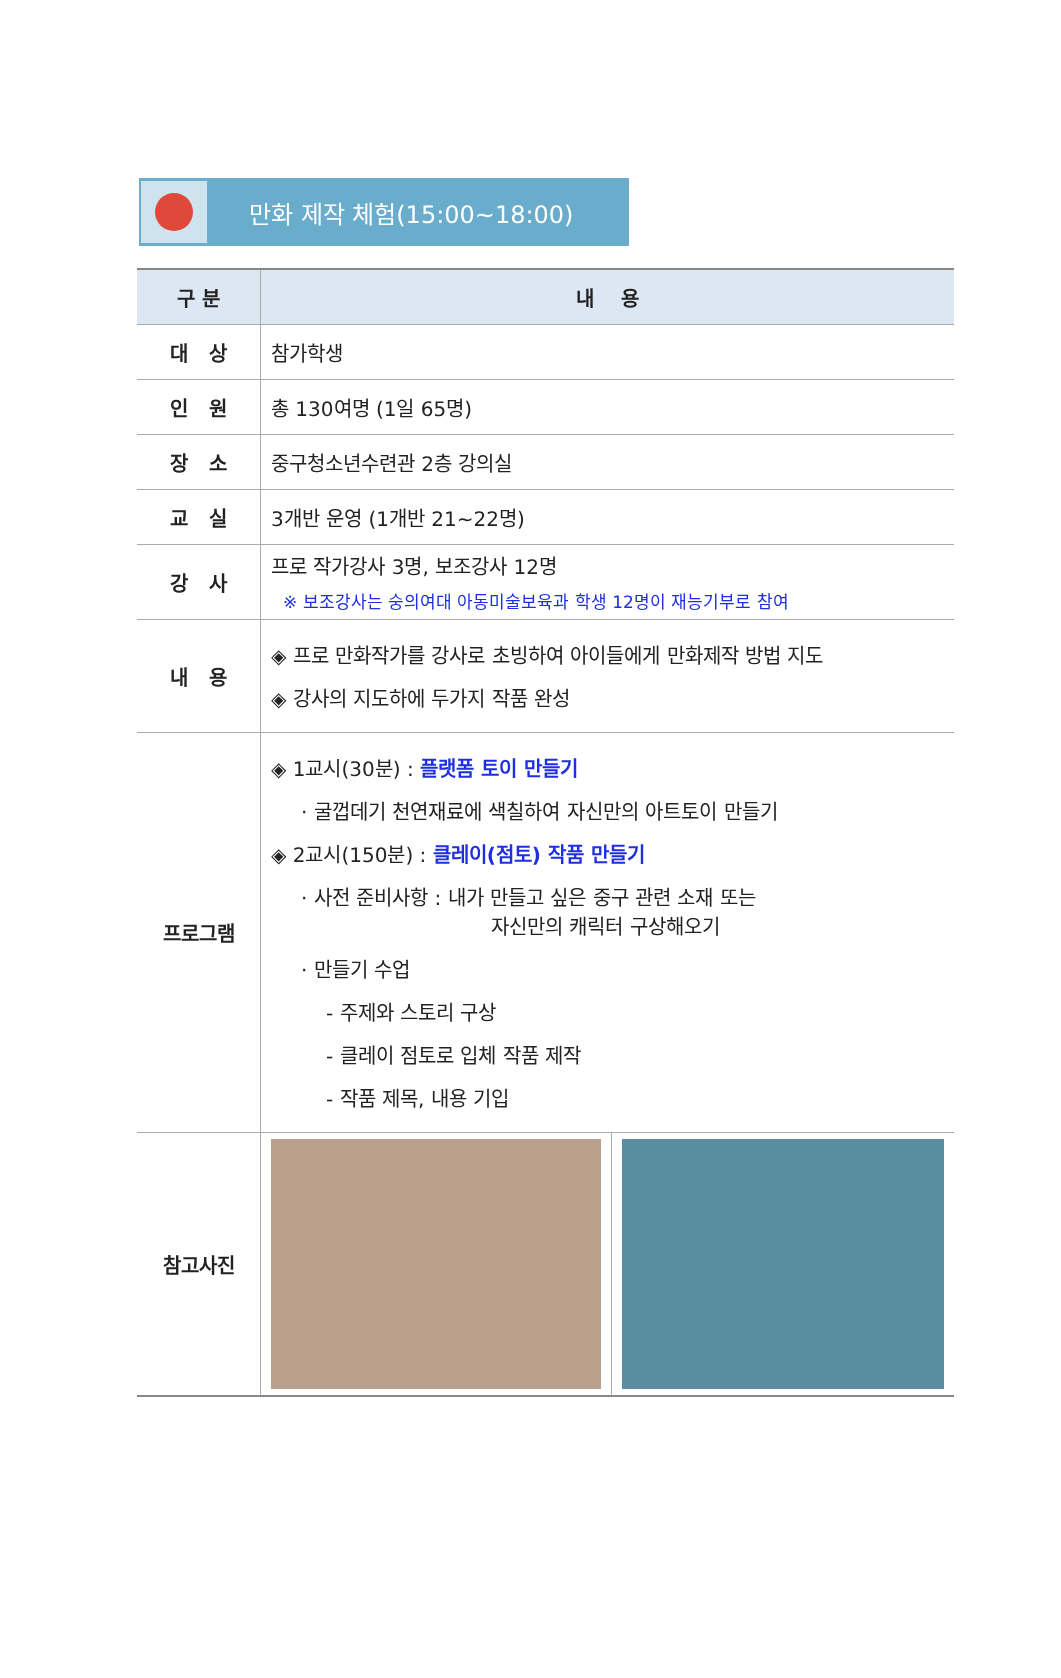만화 제작 체험(15:00~18:00)
| 구 분 | 내 용 | |
| --- | --- | --- |
| 대 상 | 참가학생 | |
| 인 원 | 총 130여명 (1일 65명) | |
| 장 소 | 중구청소년수련관 2층 강의실 | |
| 교 실 | 3개반 운영 (1개반 21~22명) | |
| 강 사 | 프로 작가강사 3명, 보조강사 12명 ※ 보조강사는 숭의여대 아동미술보육과 학생 12명이 재능기부로 참여 | |
| 내 용 | ◈ 프로 만화작가를 강사로 초빙하여 아이들에게 만화제작 방법 지도 ◈ 강사의 지도하에 두가지 작품 완성 | |
| 프로그램 | ◈ 1교시(30분) : 플랫폼 토이 만들기 · 굴껍데기 천연재료에 색칠하여 자신만의 아트토이 만들기 ◈ 2교시(150분) : 클레이(점토) 작품 만들기 · 사전 준비사항 : 내가 만들고 싶은 중구 관련 소재 또는 자신만의 캐릭터 구상해오기 · 만들기 수업 - 주제와 스토리 구상 - 클레이 점토로 입체 작품 제작 - 작품 제목, 내용 기입 | |
| 참고사진 | | |